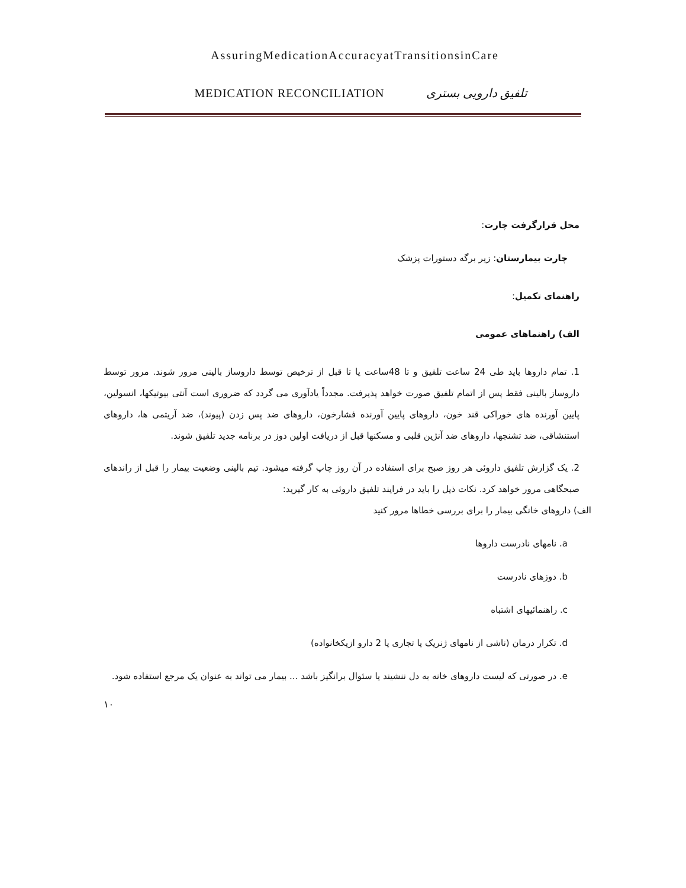AssuringMedicationAccuracyatTransitionsinCare
MEDICATION RECONCILIATION تلفیق دارویی بستری
محل قرارگرفت چارت:
چارت بیمارستان: زیر برگه دستورات پزشک
راهنمای تکمیل:
الف) راهنماهای عمومی
1. تمام داروها باید طی 24 ساعت تلفیق و تا 48ساعت یا تا قبل از ترخیص توسط داروساز بالینی مرور شوند. مرور توسط داروساز بالینی فقط پس از اتمام تلفیق صورت خواهد پذیرفت. مجدداً یادآوری می گردد که ضروری است آنتی بیوتیکها، انسولین، پایین آورنده های خوراکی قند خون، داروهای پایین آورنده فشارخون، داروهای ضد پس زدن (پیوند)، ضد آریتمی ها، داروهای استنشاقی، ضد تشنجها، داروهای ضد آنژین قلبی و مسکنها قبل از دریافت اولین دوز در برنامه جدید تلفیق شوند.
2. یک گزارش تلفیق داروئی هر روز صبح برای استفاده در آن روز چاپ گرفته میشود. تیم بالینی وضعیت بیمار را قبل از راندهای صبحگاهی مرور خواهد کرد. نکات ذیل را باید در فرایند تلفیق داروئی به کار گیرید:
الف) داروهای خانگی بیمار را برای بررسی خطاها مرور کنید
a. نامهای نادرست داروها
b. دوزهای نادرست
c. راهنمائیهای اشتباه
d. تکرار درمان (ناشی از نامهای ژنریک یا تجاری یا 2 دارو ازیکخانواده)
e. در صورتی که لیست داروهای خانه به دل ننشیند یا سئوال برانگیز باشد ... بیمار می تواند به عنوان یک مرجع استفاده شود.
۱۰